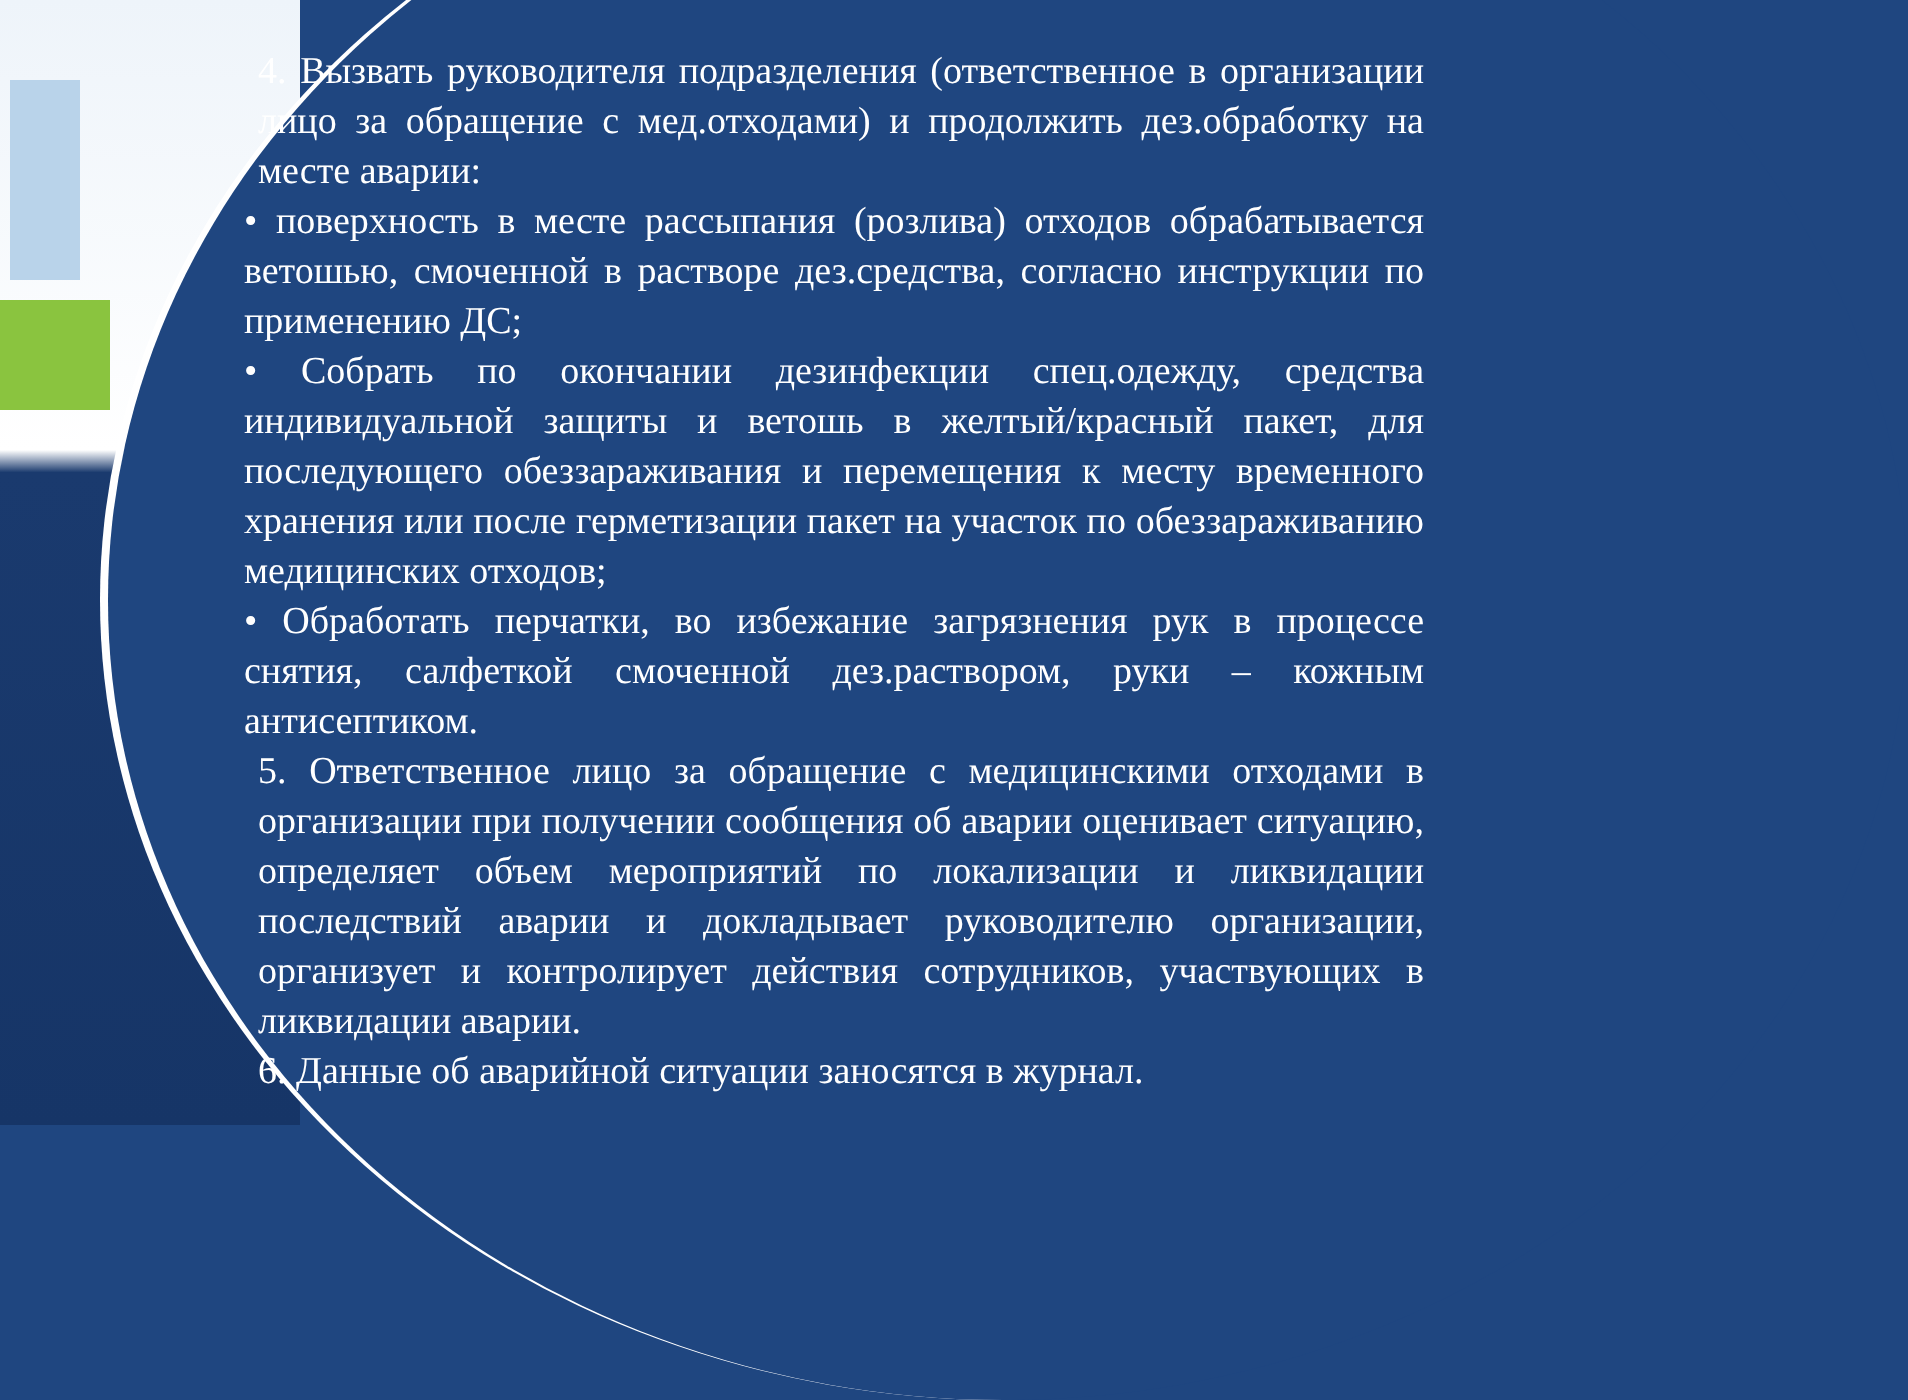4. Вызвать руководителя подразделения (ответственное в организации лицо за обращение с мед.отходами) и продолжить дез.обработку на месте аварии:
• поверхность в месте рассыпания (розлива) отходов обрабатывается ветошью, смоченной в растворе дез.средства, согласно инструкции по применению ДС;
• Собрать по окончании дезинфекции спец.одежду, средства индивидуальной защиты и ветошь в желтый/красный пакет, для последующего обеззараживания и перемещения к месту временного хранения или после герметизации пакет на участок по обеззараживанию медицинских отходов;
• Обработать перчатки, во избежание загрязнения рук в процессе снятия, салфеткой смоченной дез.раствором, руки – кожным антисептиком.
5. Ответственное лицо за обращение с медицинскими отходами в организации при получении сообщения об аварии оценивает ситуацию, определяет объем мероприятий по локализации и ликвидации последствий аварии и докладывает руководителю организации, организует и контролирует действия сотрудников, участвующих в ликвидации аварии.
6. Данные об аварийной ситуации заносятся в журнал.